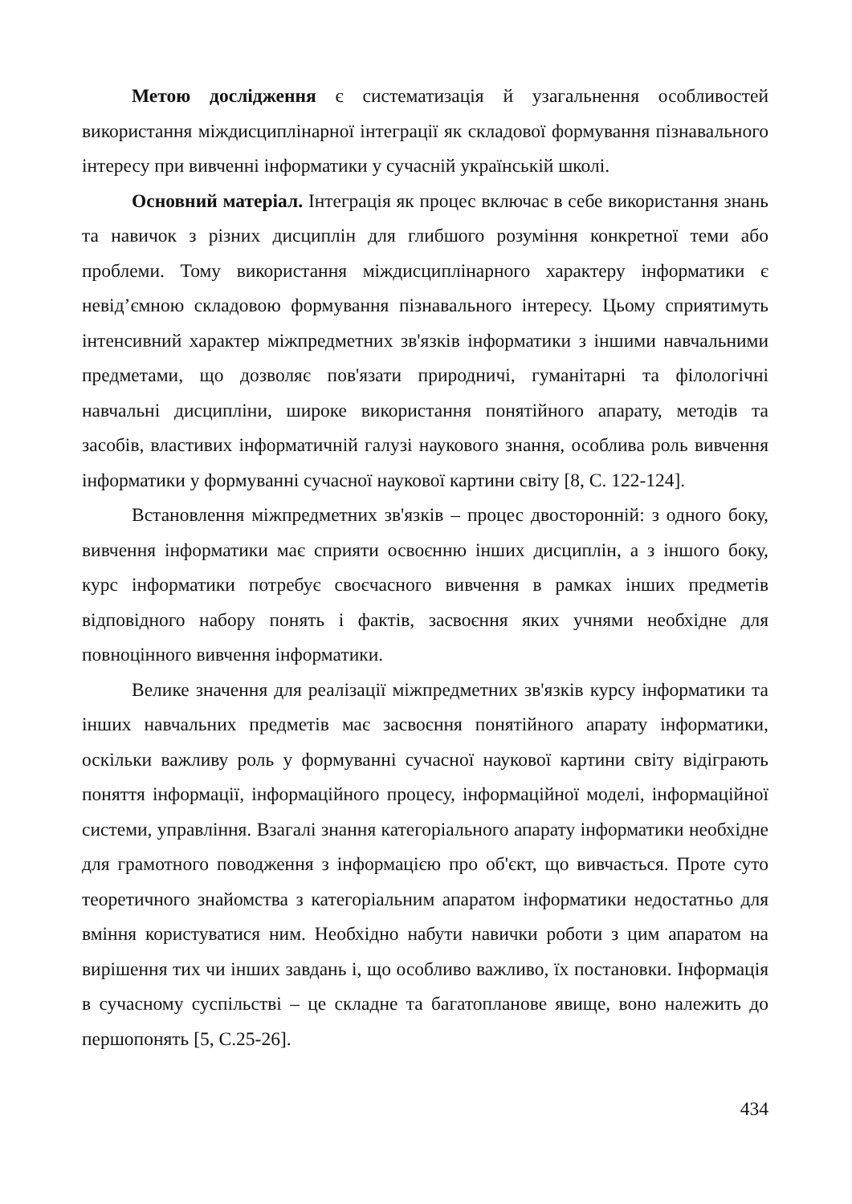Метою дослідження є систематизація й узагальнення особливостей використання міждисциплінарної інтеграції як складової формування пізнавального інтересу при вивченні інформатики у сучасній українській школі.
Основний матеріал. Інтеграція як процес включає в себе використання знань та навичок з різних дисциплін для глибшого розуміння конкретної теми або проблеми. Тому використання міждисциплінарного характеру інформатики є невід’ємною складовою формування пізнавального інтересу. Цьому сприятимуть інтенсивний характер міжпредметних зв'язків інформатики з іншими навчальними предметами, що дозволяє пов'язати природничі, гуманітарні та філологічні навчальні дисципліни, широке використання понятійного апарату, методів та засобів, властивих інформатичній галузі наукового знання, особлива роль вивчення інформатики у формуванні сучасної наукової картини світу [8, С. 122-124].
Встановлення міжпредметних зв'язків – процес двосторонній: з одного боку, вивчення інформатики має сприяти освоєнню інших дисциплін, а з іншого боку, курс інформатики потребує своєчасного вивчення в рамках інших предметів відповідного набору понять і фактів, засвоєння яких учнями необхідне для повноцінного вивчення інформатики.
Велике значення для реалізації міжпредметних зв'язків курсу інформатики та інших навчальних предметів має засвоєння понятійного апарату інформатики, оскільки важливу роль у формуванні сучасної наукової картини світу відіграють поняття інформації, інформаційного процесу, інформаційної моделі, інформаційної системи, управління. Взагалі знання категоріального апарату інформатики необхідне для грамотного поводження з інформацією про об'єкт, що вивчається. Проте суто теоретичного знайомства з категоріальним апаратом інформатики недостатньо для вміння користуватися ним. Необхідно набути навички роботи з цим апаратом на вирішення тих чи інших завдань і, що особливо важливо, їх постановки. Інформація в сучасному суспільстві – це складне та багатопланове явище, воно належить до першопонять [5, С.25-26].
434